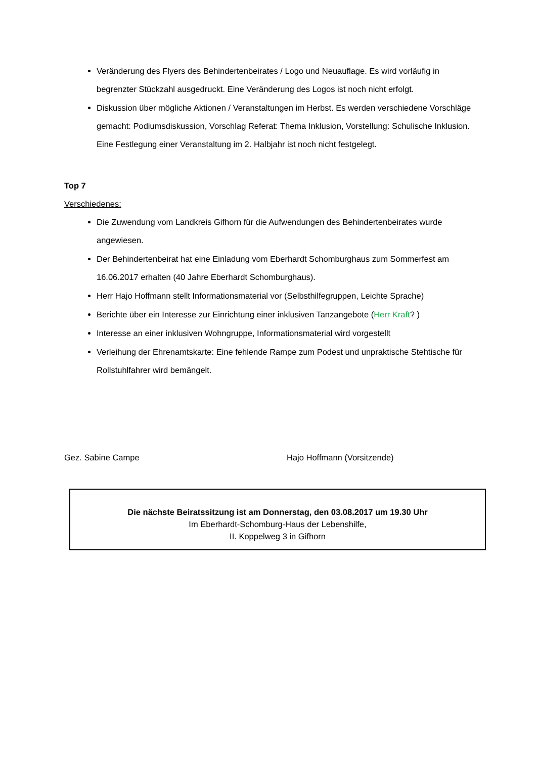Veränderung des Flyers des Behindertenbeirates / Logo und Neuauflage. Es wird vorläufig in begrenzter Stückzahl ausgedruckt. Eine Veränderung des Logos ist noch nicht erfolgt.
Diskussion über mögliche Aktionen / Veranstaltungen im Herbst. Es werden verschiedene Vorschläge gemacht: Podiumsdiskussion, Vorschlag Referat: Thema Inklusion, Vorstellung: Schulische Inklusion. Eine Festlegung einer Veranstaltung im 2. Halbjahr ist noch nicht festgelegt.
Top 7
Verschiedenes:
Die Zuwendung vom Landkreis Gifhorn für die Aufwendungen des Behindertenbeirates wurde angewiesen.
Der Behindertenbeirat hat eine Einladung vom Eberhardt Schomburghaus zum Sommerfest am 16.06.2017 erhalten (40 Jahre Eberhardt Schomburghaus).
Herr Hajo Hoffmann stellt Informationsmaterial vor (Selbsthilfegruppen, Leichte Sprache)
Berichte über ein Interesse zur Einrichtung einer inklusiven Tanzangebote (Herr Kraft? )
Interesse an einer inklusiven Wohngruppe, Informationsmaterial wird vorgestellt
Verleihung der Ehrenamtskarte: Eine fehlende Rampe zum Podest und unpraktische Stehtische für Rollstuhlfahrer wird bemängelt.
Gez. Sabine Campe Hajo Hoffmann (Vorsitzende)
Die nächste Beiratssitzung ist am Donnerstag, den 03.08.2017 um 19.30 Uhr
Im Eberhardt-Schomburg-Haus der Lebenshilfe,
II. Koppelweg 3 in Gifhorn